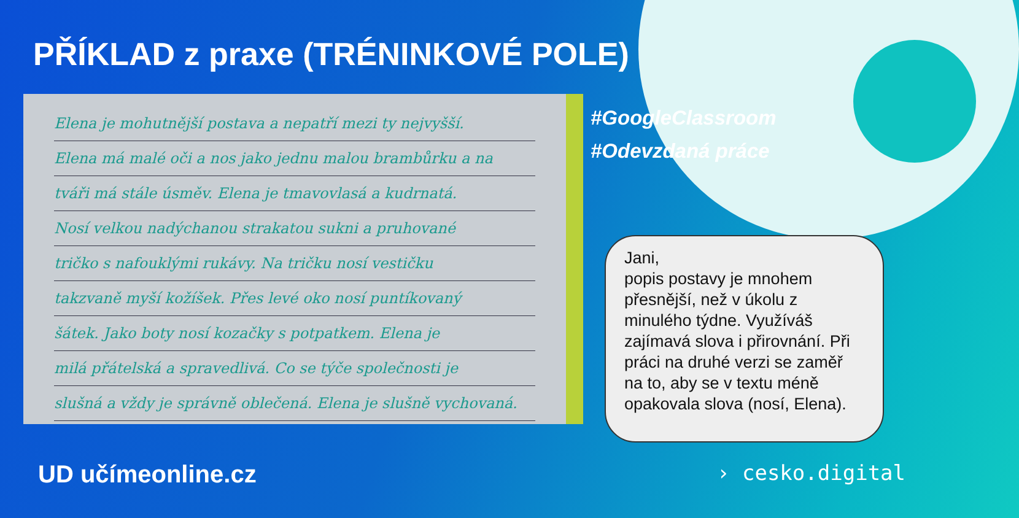PŘÍKLAD z praxe (TRÉNINKOVÉ POLE)
Elena je mohutnější postava a nepatří mezi ty nejvyšší.
Elena má malé oči a nos jako jednu malou brambůrku a na
tváři má stále úsměv. Elena je tmavovlasá a kudrnatá.
Nosí velkou nadýchanou strakatou sukni a pruhované
tričko s nafouklými rukávy. Na tričku nosí vestičku
takzvaně myší kožíšek. Přes levé oko nosí puntíkovaný
šátek. Jako boty nosí kozačky s potpatkem. Elena je
milá přátelská a spravedlivá. Co se týče společnosti je
slušná a vždy je správně oblečená. Elena je slušně vychovaná.
#GoogleClassroom
#Odevzdaná práce
Jani,
popis postavy je mnohem přesnější, než v úkolu z minulého týdne. Využíváš zajímavá slova i přirovnání. Při práci na druhé verzi se zaměř na to, aby se v textu méně opakovala slova (nosí, Elena).
UD učímeonline.cz › cesko.digital